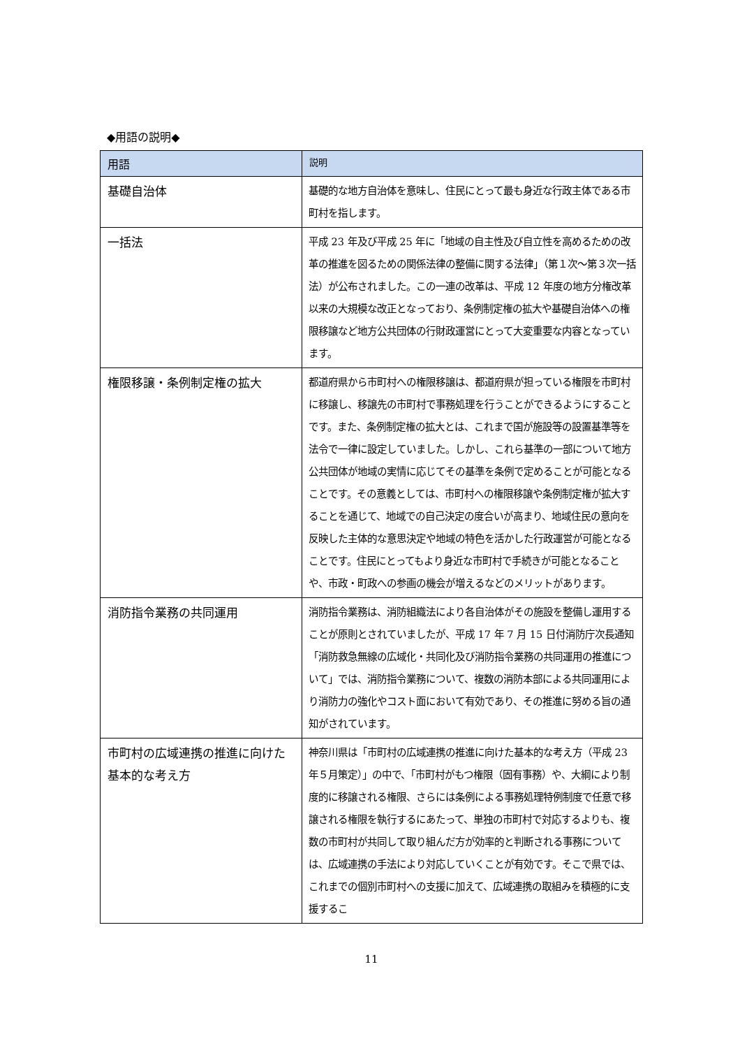◆用語の説明◆
| 用語 | 説明 |
| --- | --- |
| 基礎自治体 | 基礎的な地方自治体を意味し、住民にとって最も身近な行政主体である市町村を指します。 |
| 一括法 | 平成 23 年及び平成 25 年に「地域の自主性及び自立性を高めるための改革の推進を図るための関係法律の整備に関する法律」（第１次～第３次一括法）が公布されました。この一連の改革は、平成 12 年度の地方分権改革以来の大規模な改正となっており、条例制定権の拡大や基礎自治体への権限移譲など地方公共団体の行財政運営にとって大変重要な内容となっています。 |
| 権限移譲・条例制定権の拡大 | 都道府県から市町村への権限移譲は、都道府県が担っている権限を市町村に移譲し、移譲先の市町村で事務処理を行うことができるようにすることです。また、条例制定権の拡大とは、これまで国が施設等の設置基準等を法令で一律に設定していました。しかし、これら基準の一部について地方公共団体が地域の実情に応じてその基準を条例で定めることが可能となることです。その意義としては、市町村への権限移譲や条例制定権が拡大することを通じて、地域での自己決定の度合いが高まり、地域住民の意向を反映した主体的な意思決定や地域の特色を活かした行政運営が可能となることです。住民にとってもより身近な市町村で手続きが可能となることや、市政・町政への参画の機会が増えるなどのメリットがあります。 |
| 消防指令業務の共同運用 | 消防指令業務は、消防組織法により各自治体がその施設を整備し運用することが原則とされていましたが、平成 17 年 7 月 15 日付消防庁次長通知「消防救急無線の広域化・共同化及び消防指令業務の共同運用の推進について」では、消防指令業務について、複数の消防本部による共同運用により消防力の強化やコスト面において有効であり、その推進に努める旨の通知がされています。 |
| 市町村の広域連携の推進に向けた基本的な考え方 | 神奈川県は「市町村の広域連携の推進に向けた基本的な考え方（平成 23 年５月策定）」の中で、「市町村がもつ権限（固有事務）や、大綱により制度的に移譲される権限、さらには条例による事務処理特例制度で任意で移譲される権限を執行するにあたって、単独の市町村で対応するよりも、複数の市町村が共同して取り組んだ方が効率的と判断される事務については、広域連携の手法により対応していくことが有効です。そこで県では、これまでの個別市町村への支援に加えて、広域連携の取組みを積極的に支援するこ |
11